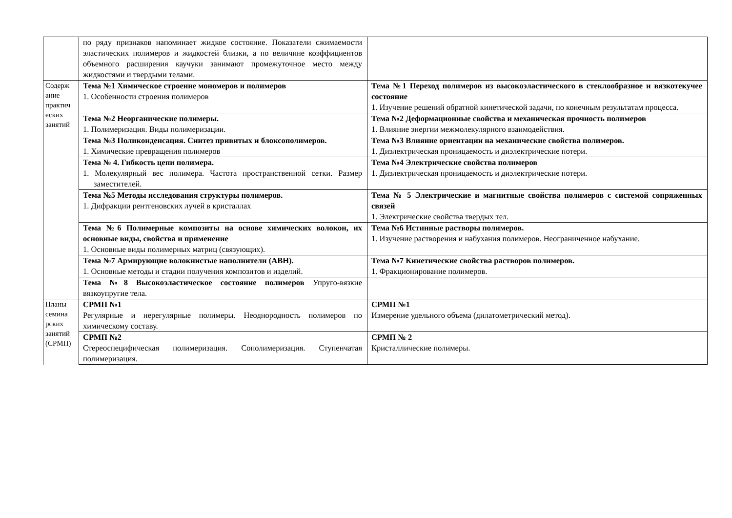| | по ряду признаков напоминает жидкое состояние. Показатели сжимаемости эластических полимеров и жидкостей близки, а по величине коэффициентов объемного расширения каучуки занимают промежуточное место между жидкостями и твердыми телами. | |
| Содерж ание практич еских занятий | Тема №1 Химическое строение мономеров и полимеров 1. Особенности строения полимеров | Тема №1 Переход полимеров из высокоэластического в стеклообразное и вязкотекучее состояние 1. Изучение решений обратной кинетической задачи, по конечным результатам процесса. |
| | Тема №2 Неорганические полимеры. 1. Полимеризация. Виды полимеризации. | Тема №2 Деформационные свойства и механическая прочность полимеров 1. Влияние энергии межмолекулярного взаимодействия. |
| | Тема №3 Поликонденсация. Синтез привитых и блоксополимеров. 1. Химические превращения полимеров | Тема №3 Влияние ориентации на механические свойства полимеров. 1. Диэлектрическая проницаемость и диэлектрические потери. |
| | Тема № 4. Гибкость цепи полимера. 1. Молекулярный вес полимера. Частота пространственной сетки. Размер заместителей. | Тема №4 Электрические свойства полимеров 1. Диэлектрическая проницаемость и диэлектрические потери. |
| | Тема №5 Методы исследования структуры полимеров. 1. Дифракции рентгеновских лучей в кристаллах | Тема № 5 Электрические и магнитные свойства полимеров с системой сопряженных связей 1. Электрические свойства твердых тел. |
| | Тема №6 Полимерные композиты на основе химических волокон, их основные виды, свойства и применение 1. Основные виды полимерных матриц (связующих). | Тема №6 Истинные растворы полимеров. 1. Изучение растворения и набухания полимеров. Неограниченное набухание. |
| | Тема №7 Армирующие волокнистые наполнители (АВН). 1. Основные методы и стадии получения композитов и изделий. | Тема №7 Кинетические свойства растворов полимеров. 1. Фракционирование полимеров. |
| | Тема №8 Высокоэластическое состояние полимеров Упруго-вязкие вязкоупругие тела. | |
| Планы семина рских занятий (СРМП) | СРМП №1 Регулярные и нерегулярные полимеры. Неоднородность полимеров по химическому составу. | СРМП №1 Измерение удельного объема (дилатометрический метод). |
| | СРМП №2 Стереоспецифическая полимеризация. Сополимеризация. Ступенчатая полимеризация. | СРМП № 2 Кристаллические полимеры. |